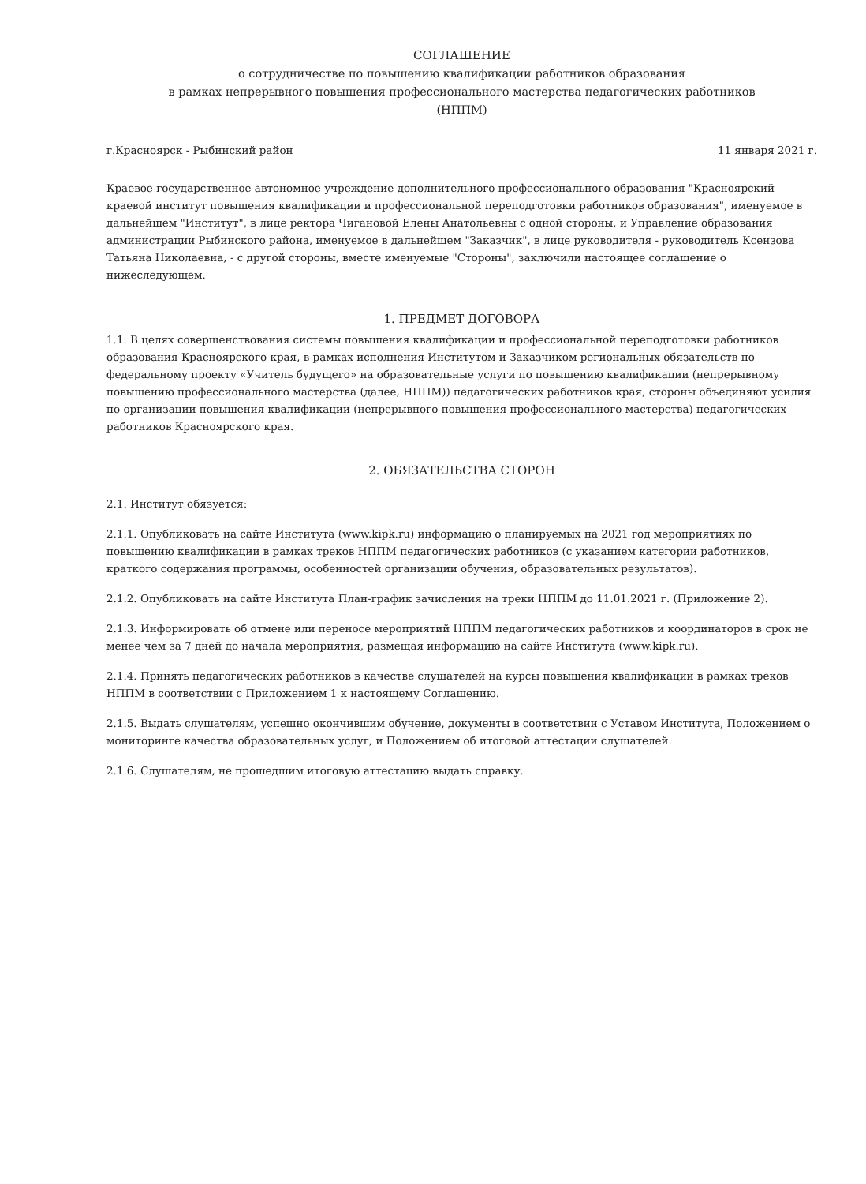СОГЛАШЕНИЕ
о сотрудничестве по повышению квалификации работников образования
в рамках непрерывного повышения профессионального мастерства педагогических работников
(НППМ)
г.Красноярск - Рыбинский район 11 января 2021 г.
Краевое государственное автономное учреждение дополнительного профессионального образования "Красноярский краевой институт повышения квалификации и профессиональной переподготовки работников образования", именуемое в дальнейшем "Институт", в лице ректора Чигановой Елены Анатольевны с одной стороны, и Управление образования администрации Рыбинского района, именуемое в дальнейшем "Заказчик", в лице руководителя - руководитель Ксензова Татьяна Николаевна, - с другой стороны, вместе именуемые "Стороны", заключили настоящее соглашение о нижеследующем.
1. ПРЕДМЕТ ДОГОВОРА
1.1. В целях совершенствования системы повышения квалификации и профессиональной переподготовки работников образования Красноярского края, в рамках исполнения Институтом и Заказчиком региональных обязательств по федеральному проекту «Учитель будущего» на образовательные услуги по повышению квалификации (непрерывному повышению профессионального мастерства (далее, НППМ)) педагогических работников края, стороны объединяют усилия по организации повышения квалификации (непрерывного повышения профессионального мастерства) педагогических работников Красноярского края.
2. ОБЯЗАТЕЛЬСТВА СТОРОН
2.1. Институт обязуется:
2.1.1. Опубликовать на сайте Института (www.kipk.ru) информацию о планируемых на 2021 год мероприятиях по повышению квалификации в рамках треков НППМ педагогических работников (с указанием категории работников, краткого содержания программы, особенностей организации обучения, образовательных результатов).
2.1.2. Опубликовать на сайте Института План-график зачисления на треки НППМ до 11.01.2021 г. (Приложение 2).
2.1.3. Информировать об отмене или переносе мероприятий НППМ педагогических работников и координаторов в срок не менее чем за 7 дней до начала мероприятия, размещая информацию на сайте Института (www.kipk.ru).
2.1.4. Принять педагогических работников в качестве слушателей на курсы повышения квалификации в рамках треков НППМ в соответствии с Приложением 1 к настоящему Соглашению.
2.1.5. Выдать слушателям, успешно окончившим обучение, документы в соответствии с Уставом Института, Положением о мониторинге качества образовательных услуг, и Положением об итоговой аттестации слушателей.
2.1.6. Слушателям, не прошедшим итоговую аттестацию выдать справку.